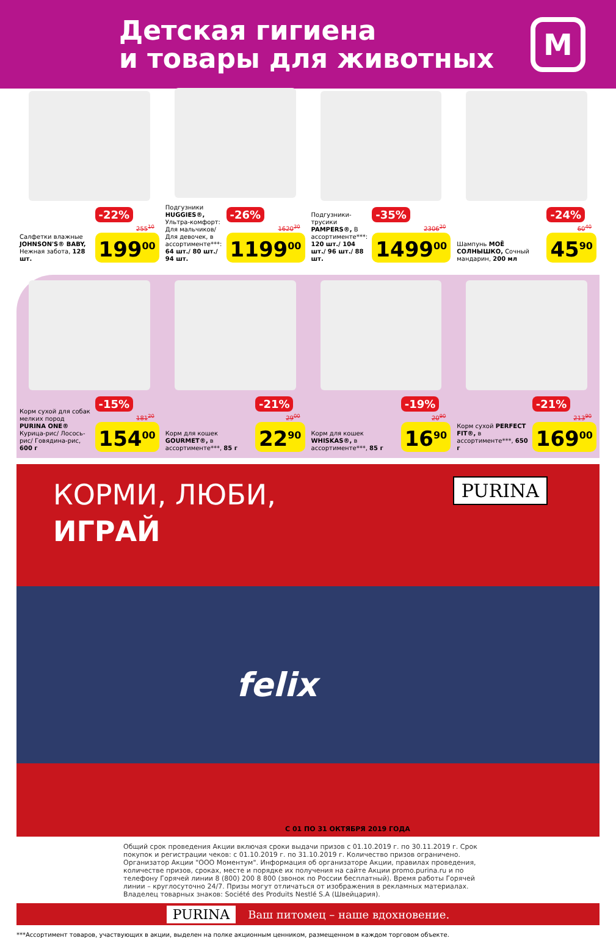Детская гигиена
и товары для животных
М
Салфетки влажные JOHNSON'S® BABY, Нежная забота, 128 шт.
-22%
255<sup>10</sup>
199<sup>00</sup>
Подгузники HUGGIES®, Ультра-комфорт: Для мальчиков/ Для девочек, в ассортименте***: 64 шт./ 80 шт./ 94 шт.
-26%
1620<sup>30</sup>
1199<sup>00</sup>
Подгузники-трусики PAMPERS®, В ассортименте***: 120 шт./ 104 шт./ 96 шт./ 88 шт.
-35%
2306<sup>20</sup>
1499<sup>00</sup>
Шампунь МОЁ СОЛНЫШКО, Сочный мандарин, 200 мл
-24%
60<sup>40</sup>
45<sup>90</sup>
Корм сухой для собак мелких пород PURINA ONE® Курица-рис/ Лосось-рис/ Говядина-рис, 600 г
-15%
181<sup>20</sup>
154<sup>00</sup>
Корм для кошек GOURMET®, в ассортименте***, 85 г
-21%
29<sup>00</sup>
22<sup>90</sup>
Корм для кошек WHISKAS®, в ассортименте***, 85 г
-19%
20<sup>90</sup>
16<sup>90</sup>
Корм сухой PERFECT FIT®, в ассортименте***, 650 г
-21%
213<sup>90</sup>
169<sup>00</sup>
КОРМИ, ЛЮБИ,
ИГРАЙ
PURINA
felix
С 01 ПО 31 ОКТЯБРЯ 2019 ГОДА
Общий срок проведения Акции включая сроки выдачи призов с 01.10.2019 г. по 30.11.2019 г. Срок покупок и регистрации чеков: с 01.10.2019 г. по 31.10.2019 г. Количество призов ограничено. Организатор Акции "ООО Моментум". Информация об организаторе Акции, правилах проведения, количестве призов, сроках, месте и порядке их получения на сайте Акции promo.purina.ru и по телефону Горячей линии 8 (800) 200 8 800 (звонок по России бесплатный). Время работы Горячей линии – круглосуточно 24/7. Призы могут отличаться от изображения в рекламных материалах. Владелец товарных знаков: Société des Produits Nestlé S.A (Швейцария).
PURINA Ваш питомец – наше вдохновение.
***Ассортимент товаров, участвующих в акции, выделен на полке акционным ценником, размещенном в каждом торговом объекте.